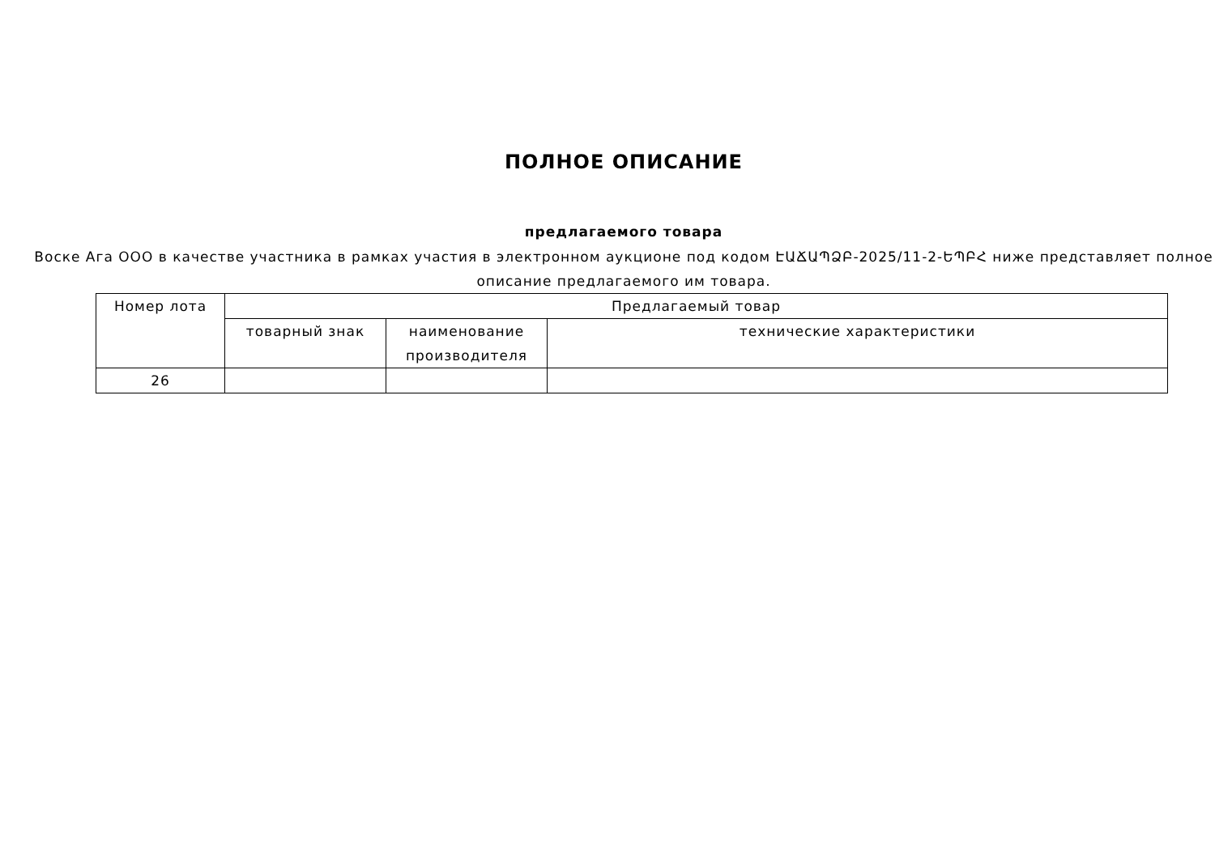ПОЛНОЕ ОПИСАНИЕ
предлагаемого товара
Воске Ага ООО в качестве участника в рамках участия в электронном аукционе под кодом ԷԱՃԱՊՁԲ-2025/11-2-ԵՊԲՀ ниже представляет полное описание предлагаемого им товара.
| Номер лота | Предлагаемый товар | | |
| --- | --- | --- | --- |
| | товарный знак | наименование производителя | технические характеристики |
| 26 | | | |